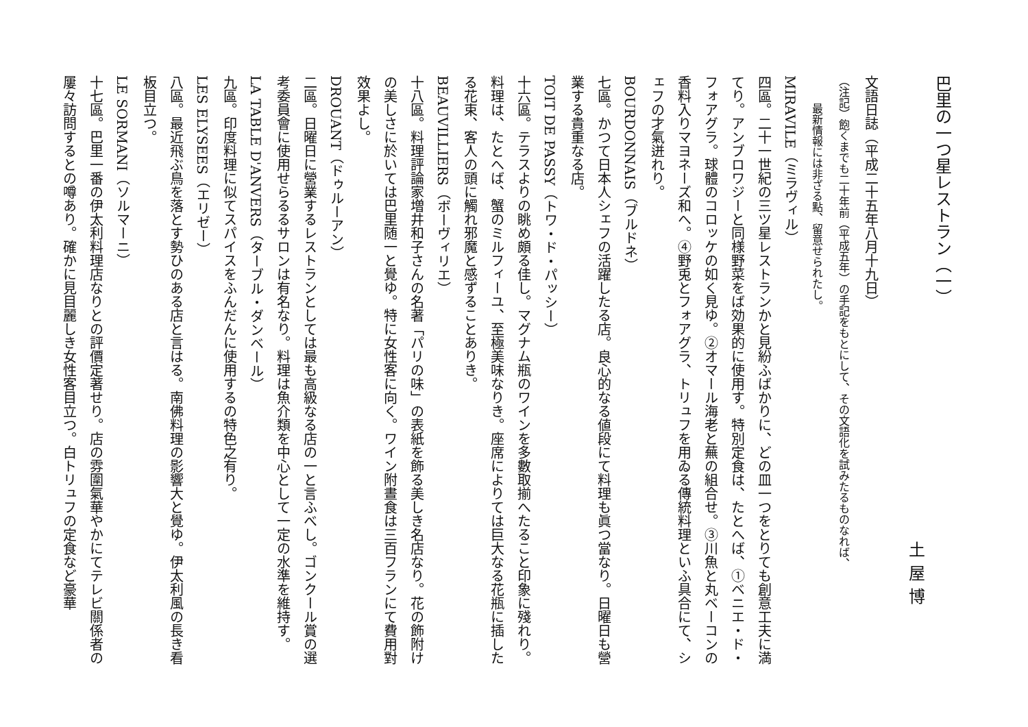巴里の一つ星レストラン（一） 土屋博
文語日誌（平成二十五年八月十九日）
（注記）飽くまでも二十年前（平成五年）の手記をもとにして、その文語化を試みたるものなれば、
最新情報には非ざる點、留意せられたし。
MIRAVILE（ミラヴィル）
四區。二十一世紀の三ツ星レストランかと見紛ふばかりに、どの皿一つをとりても創意工夫に満てり。アンブロワジーと同様野菜をば効果的に使用す。特別定食は、たとへば、①ベニエ・ド・フォアグラ。球體のコロッケの如く見ゆ。②オマール海老と蕪の組合せ。③川魚と丸ベーコンの香料入りマヨネーズ和へ。④野兎とフォアグラ、トリュフを用ゐる傳統料理といふ具合にて、シェフの才氣迸れり。
BOURDONNAIS（ブルドネ）
七區。かつて日本人シェフの活躍したる店。良心的なる値段にて料理も眞つ當なり。日曜日も營業する貴重なる店。
TOIT DE PASSY（トワ・ド・パッシー）
十六區。テラスよりの眺め頗る佳し。マグナム瓶のワインを多數取揃へたること印象に殘れり。料理は、たとへば、蟹のミルフィーユ、至極美味なりき。座席によりては巨大なる花瓶に插したる花束、客人の頭に觸れ邪魔と感ずることありき。
BEAUVILLIERS（ボーヴィリエ）
十八區。料理評論家増井和子さんの名著「パリの味」の表紙を飾る美しき名店なり。花の飾附けの美しさに於いては巴里随一と覺ゆ。特に女性客に向く。ワイン附晝食は三百フランにて費用對效果よし。
DROUANT（ドゥルーアン）
二區。日曜日に營業するレストランとしては最も高級なる店の一と言ふべし。ゴンクール賞の選考委員會に使用せらるるサロンは有名なり。料理は魚介類を中心として一定の水準を維持す。
LA TABLE D'ANVERS（ターブル・ダンベール）
九區。印度料理に似てスパイスをふんだんに使用するの特色之有り。
LES ELYSEES（エリゼー）
八區。最近飛ぶ鳥を落とす勢ひのある店と言はる。南佛料理の影響大と覺ゆ。伊太利風の長き看板目立つ。
LE SORMANI（ソルマーニ）
十七區。巴里一番の伊太利料理店なりとの評價定著せり。店の雰圍氣華やかにてテレビ關係者の屢々訪問するとの噂あり。確かに見目麗しき女性客目立つ。白トリュフの定食など豪華